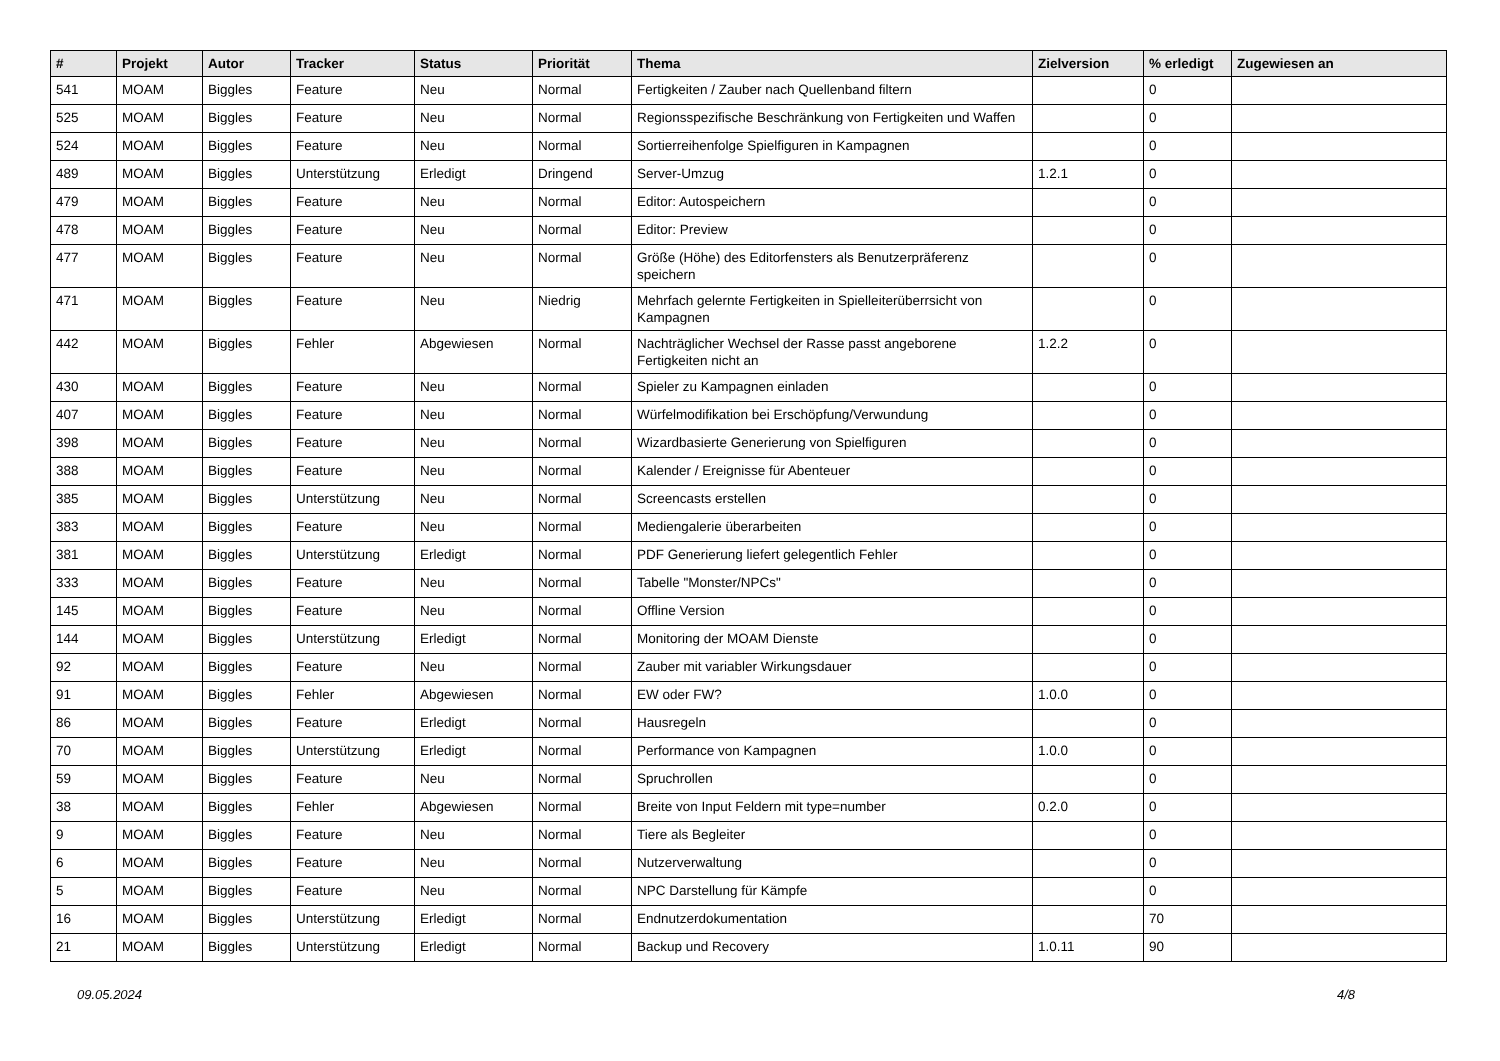| # | Projekt | Autor | Tracker | Status | Priorität | Thema | Zielversion | % erledigt | Zugewiesen an |
| --- | --- | --- | --- | --- | --- | --- | --- | --- | --- |
| 541 | MOAM | Biggles | Feature | Neu | Normal | Fertigkeiten / Zauber nach Quellenband filtern | | 0 | |
| 525 | MOAM | Biggles | Feature | Neu | Normal | Regionsspezifische Beschränkung von Fertigkeiten und Waffen | | 0 | |
| 524 | MOAM | Biggles | Feature | Neu | Normal | Sortierreihenfolge Spielfiguren in Kampagnen | | 0 | |
| 489 | MOAM | Biggles | Unterstützung | Erledigt | Dringend | Server-Umzug | 1.2.1 | 0 | |
| 479 | MOAM | Biggles | Feature | Neu | Normal | Editor: Autospeichern | | 0 | |
| 478 | MOAM | Biggles | Feature | Neu | Normal | Editor: Preview | | 0 | |
| 477 | MOAM | Biggles | Feature | Neu | Normal | Größe (Höhe) des Editorfensters als Benutzerpräferenz speichern | | 0 | |
| 471 | MOAM | Biggles | Feature | Neu | Niedrig | Mehrfach gelernte Fertigkeiten in Spielleiterüberrsicht von Kampagnen | | 0 | |
| 442 | MOAM | Biggles | Fehler | Abgewiesen | Normal | Nachträglicher Wechsel der Rasse passt angeborene Fertigkeiten nicht an | 1.2.2 | 0 | |
| 430 | MOAM | Biggles | Feature | Neu | Normal | Spieler zu Kampagnen einladen | | 0 | |
| 407 | MOAM | Biggles | Feature | Neu | Normal | Würfelmodifikation bei Erschöpfung/Verwundung | | 0 | |
| 398 | MOAM | Biggles | Feature | Neu | Normal | Wizardbasierte Generierung von Spielfiguren | | 0 | |
| 388 | MOAM | Biggles | Feature | Neu | Normal | Kalender / Ereignisse für Abenteuer | | 0 | |
| 385 | MOAM | Biggles | Unterstützung | Neu | Normal | Screencasts erstellen | | 0 | |
| 383 | MOAM | Biggles | Feature | Neu | Normal | Mediengalerie überarbeiten | | 0 | |
| 381 | MOAM | Biggles | Unterstützung | Erledigt | Normal | PDF Generierung liefert gelegentlich Fehler | | 0 | |
| 333 | MOAM | Biggles | Feature | Neu | Normal | Tabelle "Monster/NPCs" | | 0 | |
| 145 | MOAM | Biggles | Feature | Neu | Normal | Offline Version | | 0 | |
| 144 | MOAM | Biggles | Unterstützung | Erledigt | Normal | Monitoring der MOAM Dienste | | 0 | |
| 92 | MOAM | Biggles | Feature | Neu | Normal | Zauber mit variabler Wirkungsdauer | | 0 | |
| 91 | MOAM | Biggles | Fehler | Abgewiesen | Normal | EW oder FW? | 1.0.0 | 0 | |
| 86 | MOAM | Biggles | Feature | Erledigt | Normal | Hausregeln | | 0 | |
| 70 | MOAM | Biggles | Unterstützung | Erledigt | Normal | Performance von Kampagnen | 1.0.0 | 0 | |
| 59 | MOAM | Biggles | Feature | Neu | Normal | Spruchrollen | | 0 | |
| 38 | MOAM | Biggles | Fehler | Abgewiesen | Normal | Breite von Input Feldern mit type=number | 0.2.0 | 0 | |
| 9 | MOAM | Biggles | Feature | Neu | Normal | Tiere als Begleiter | | 0 | |
| 6 | MOAM | Biggles | Feature | Neu | Normal | Nutzerverwaltung | | 0 | |
| 5 | MOAM | Biggles | Feature | Neu | Normal | NPC Darstellung für Kämpfe | | 0 | |
| 16 | MOAM | Biggles | Unterstützung | Erledigt | Normal | Endnutzerdokumentation | | 70 | |
| 21 | MOAM | Biggles | Unterstützung | Erledigt | Normal | Backup und Recovery | 1.0.11 | 90 | |
09.05.2024 4/8